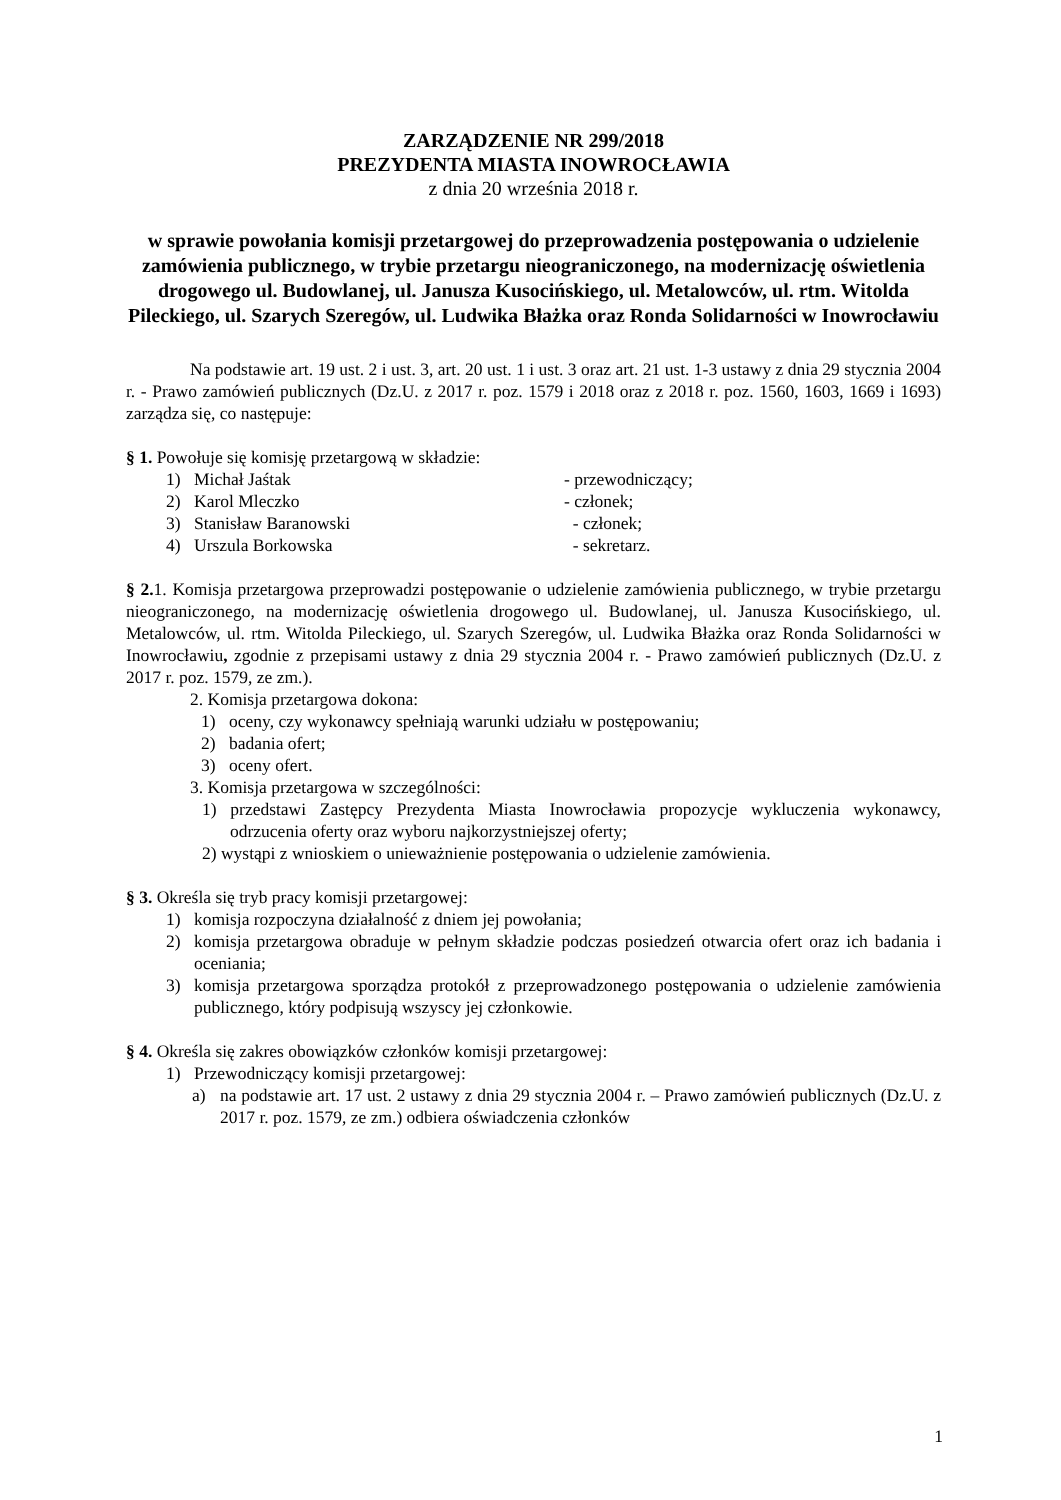ZARZĄDZENIE NR 299/2018
PREZYDENTA MIASTA INOWROCŁAWIA
z dnia 20 września 2018 r.
w sprawie powołania komisji przetargowej do przeprowadzenia postępowania o udzielenie zamówienia publicznego, w trybie przetargu nieograniczonego, na modernizację oświetlenia drogowego ul. Budowlanej, ul. Janusza Kusocińskiego, ul. Metalowców, ul. rtm. Witolda Pileckiego, ul. Szarych Szeregów, ul. Ludwika Błażka oraz Ronda Solidarności w Inowrocławiu
Na podstawie art. 19 ust. 2 i ust. 3, art. 20 ust. 1 i ust. 3 oraz art. 21 ust. 1-3 ustawy z dnia 29 stycznia 2004 r. - Prawo zamówień publicznych (Dz.U. z 2017 r. poz. 1579 i 2018 oraz z 2018 r. poz. 1560, 1603, 1669 i 1693) zarządza się, co następuje:
§ 1. Powołuje się komisję przetargową w składzie:
1) Michał Jaśtak - przewodniczący;
2) Karol Mleczko - członek;
3) Stanisław Baranowski - członek;
4) Urszula Borkowska - sekretarz.
§ 2. 1. Komisja przetargowa przeprowadzi postępowanie o udzielenie zamówienia publicznego, w trybie przetargu nieograniczonego, na modernizację oświetlenia drogowego ul. Budowlanej, ul. Janusza Kusocińskiego, ul. Metalowców, ul. rtm. Witolda Pileckiego, ul. Szarych Szeregów, ul. Ludwika Błażka oraz Ronda Solidarności w Inowrocławiu, zgodnie z przepisami ustawy z dnia 29 stycznia 2004 r. - Prawo zamówień publicznych (Dz.U. z 2017 r. poz. 1579, ze zm.).
2. Komisja przetargowa dokona:
1) oceny, czy wykonawcy spełniają warunki udziału w postępowaniu;
2) badania ofert;
3) oceny ofert.
3. Komisja przetargowa w szczególności:
1) przedstawi Zastępcy Prezydenta Miasta Inowrocławia propozycje wykluczenia wykonawcy, odrzucenia oferty oraz wyboru najkorzystniejszej oferty;
2) wystąpi z wnioskiem o unieważnienie postępowania o udzielenie zamówienia.
§ 3. Określa się tryb pracy komisji przetargowej:
1) komisja rozpoczyna działalność z dniem jej powołania;
2) komisja przetargowa obraduje w pełnym składzie podczas posiedzeń otwarcia ofert oraz ich badania i oceniania;
3) komisja przetargowa sporządza protokół z przeprowadzonego postępowania o udzielenie zamówienia publicznego, który podpisują wszyscy jej członkowie.
§ 4. Określa się zakres obowiązków członków komisji przetargowej:
1) Przewodniczący komisji przetargowej:
a) na podstawie art. 17 ust. 2 ustawy z dnia 29 stycznia 2004 r. – Prawo zamówień publicznych (Dz.U. z 2017 r. poz. 1579, ze zm.) odbiera oświadczenia członków
1